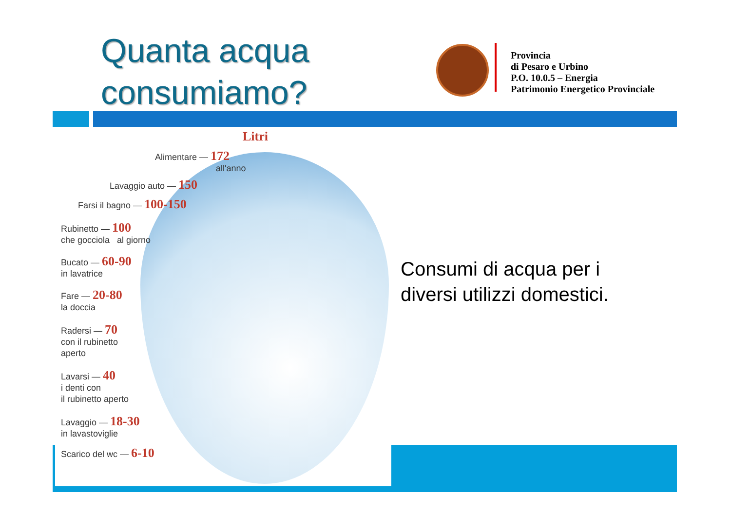Quanta acqua
consumiamo?
Provincia
di Pesaro e Urbino
P.O. 10.0.5 – Energia
Patrimonio Energetico Provinciale
Litri
Alimentare — 172
all'anno
Lavaggio auto — 150
Farsi il bagno — 100-150
Rubinetto — 100
che gocciola al giorno
Bucato — 60-90
in lavatrice
Fare — 20-80
la doccia
Radersi — 70
con il rubinetto
aperto
Lavarsi — 40
i denti con
il rubinetto aperto
Lavaggio — 18-30
in lavastoviglie
Scarico del wc — 6-10
Consumi di acqua per i diversi utilizzi domestici.